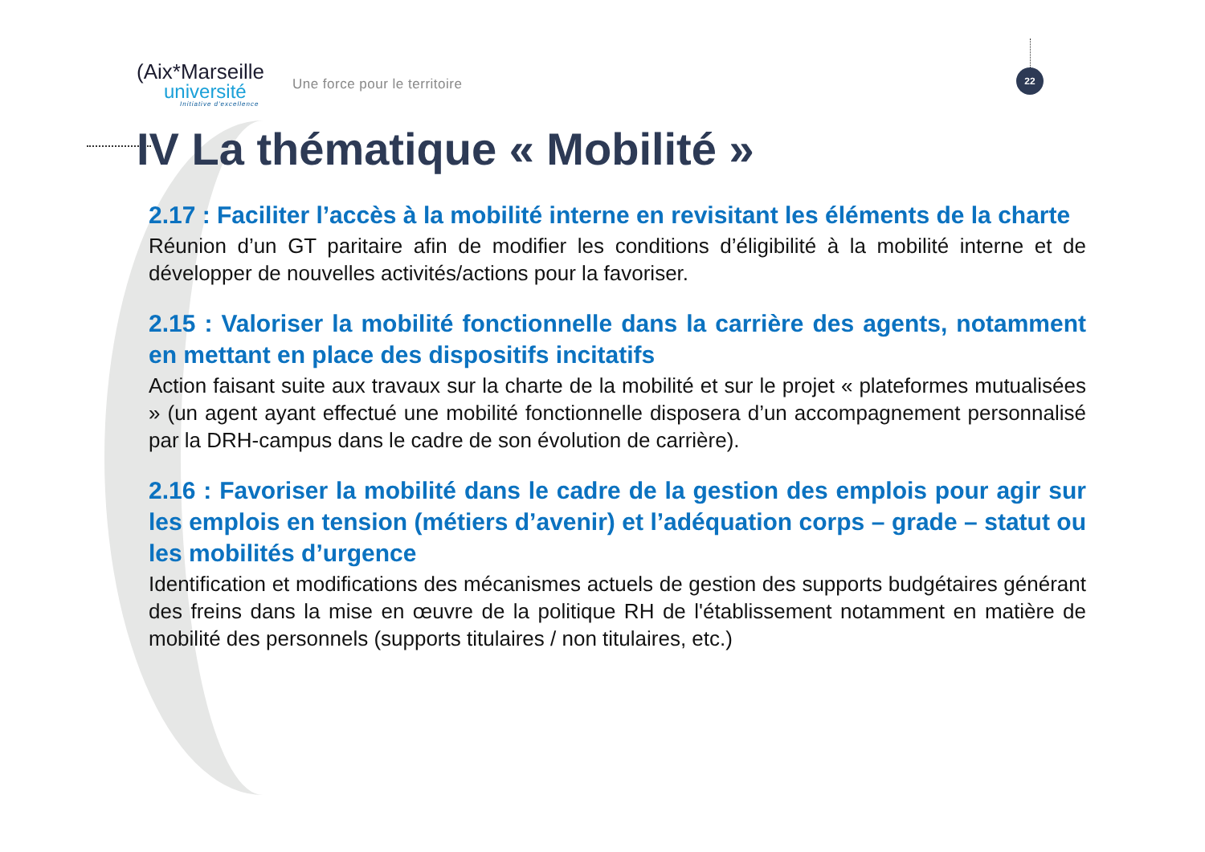(Aix*Marseille
université
Initiative d'excellence
Une force pour le territoire
22
IV La thématique « Mobilité »
2.17 : Faciliter l’accès à la mobilité interne en revisitant les éléments de la charte
Réunion d’un GT paritaire afin de modifier les conditions d’éligibilité à la mobilité interne et de développer de nouvelles activités/actions pour la favoriser.
2.15 : Valoriser la mobilité fonctionnelle dans la carrière des agents, notamment en mettant en place des dispositifs incitatifs
Action faisant suite aux travaux sur la charte de la mobilité et sur le projet « plateformes mutualisées » (un agent ayant effectué une mobilité fonctionnelle disposera d’un accompagnement personnalisé par la DRH-campus dans le cadre de son évolution de carrière).
2.16 : Favoriser la mobilité dans le cadre de la gestion des emplois pour agir sur les emplois en tension (métiers d’avenir) et l’adéquation corps – grade – statut ou les mobilités d’urgence
Identification et modifications des mécanismes actuels de gestion des supports budgétaires générant des freins dans la mise en œuvre de la politique RH de l'établissement notamment en matière de mobilité des personnels (supports titulaires / non titulaires, etc.)